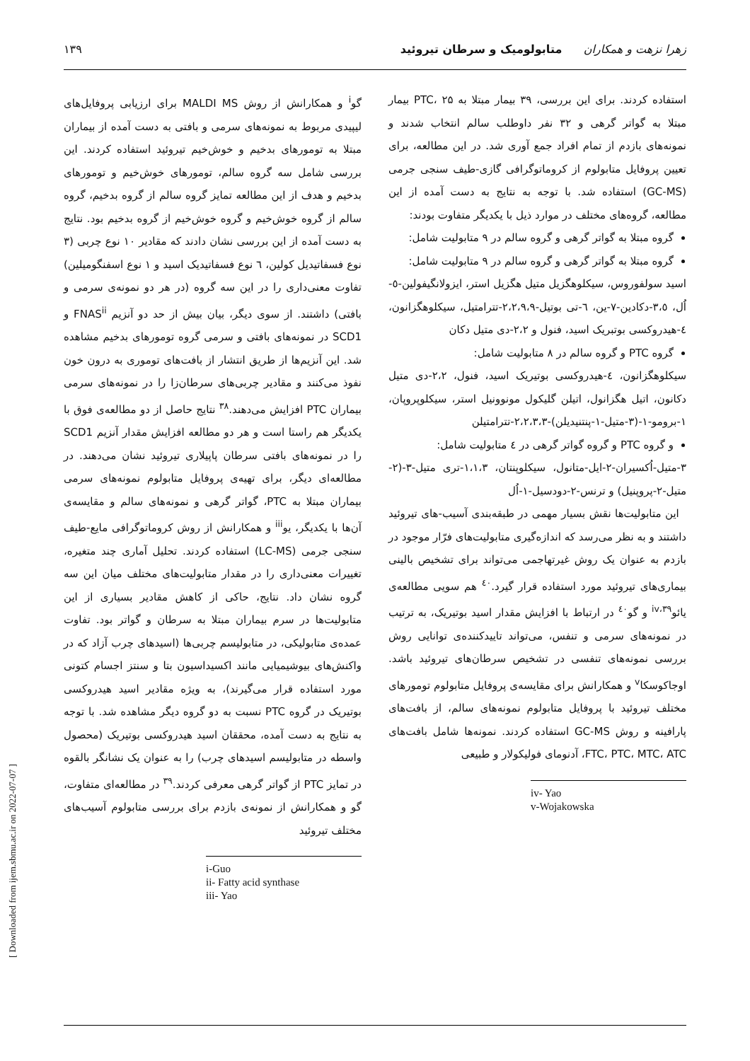زهرا نزهت و همکاران متابولومیک و سرطان تیروئید ۱۳۹
گو<sup>i</sup> و همکارانش از روش MALDI MS برای ارزیابی پروفایل‌های لیپیدی مربوط به نمونه‌های سرمی و بافتی به دست آمده از بیماران مبتلا به تومورهای بدخیم و خوش‌خیم تیروئید استفاده کردند. این بررسی شامل سه گروه سالم، تومورهای خوش‌خیم و تومورهای بدخیم و هدف از این مطالعه تمایز گروه سالم از گروه بدخیم، گروه سالم از گروه خوش‌خیم و گروه خوش‌خیم از گروه بدخیم بود. نتایج به دست آمده از این بررسی نشان دادند که مقادیر ۱۰ نوع چربی (۳ نوع فسفاتیدیل کولین، ٦ نوع فسفاتیدیک اسید و ۱ نوع اسفنگومیلین) تفاوت معنی‌داری را در این سه گروه (در هر دو نمونه‌ی سرمی و بافتی) داشتند. از سوی دیگر، بیان بیش از حد دو آنزیم FNAS<sup>ii</sup> و SCD1 در نمونه‌های بافتی و سرمی گروه تومورهای بدخیم مشاهده شد. این آنزیم‌ها از طریق انتشار از بافت‌های توموری به درون خون نفوذ می‌کنند و مقادیر چربی‌های سرطان‌زا را در نمونه‌های سرمی بیماران PTC افزایش می‌دهند.<sup>۳۸</sup> نتایج حاصل از دو مطالعه‌ی فوق با یکدیگر هم راستا است و هر دو مطالعه افزایش مقدار آنزیم SCD1 را در نمونه‌های بافتی سرطان پاپیلاری تیروئید نشان می‌دهند. در مطالعه‌ای دیگر، برای تهیه‌ی پروفایل متابولوم نمونه‌های سرمی بیماران مبتلا به PTC، گواتر گرهی و نمونه‌های سالم و مقایسه‌ی آن‌ها با یکدیگر، یو<sup>iii</sup> و همکارانش از روش کروماتوگرافی مایع-طیف سنجی جرمی (LC-MS) استفاده کردند. تحلیل آماری چند متغیره، تغییرات معنی‌داری را در مقدار متابولیت‌های مختلف میان این سه گروه نشان داد. نتایج، حاکی از کاهش مقادیر بسیاری از این متابولیت‌ها در سرم بیماران مبتلا به سرطان و گواتر بود. تفاوت عمده‌ی متابولیکی، در متابولیسم چربی‌ها (اسیدهای چرب آزاد که در واکنش‌های بیوشیمیایی مانند اکسیداسیون بتا و سنتز اجسام کتونی مورد استفاده قرار می‌گیرند)، به ویژه مقادیر اسید هیدروکسی بوتیریک در گروه PTC نسبت به دو گروه دیگر مشاهده شد. با توجه به نتایج به دست آمده، محققان اسید هیدروکسی بوتیریک (محصول واسطه در متابولیسم اسیدهای چرب) را به عنوان یک نشانگر بالقوه در تمایز PTC از گواتر گرهی معرفی کردند.<sup>۳۹</sup> در مطالعه‌ای متفاوت، گو و همکارانش از نمونه‌ی بازدم برای بررسی متابولوم آسیب‌های مختلف تیروئید
i-Guo
ii- Fatty acid synthase
iii- Yao
استفاده کردند. برای این بررسی، ۳۹ بیمار مبتلا به PTC، ۲۵ بیمار مبتلا به گواتر گرهی و ۳۲ نفر داوطلب سالم انتخاب شدند و نمونه‌های بازدم از تمام افراد جمع آوری شد. در این مطالعه، برای تعیین پروفایل متابولوم از کروماتوگرافی گازی-طیف سنجی جرمی (GC-MS) استفاده شد. با توجه به نتایج به دست آمده از این مطالعه، گروه‌های مختلف در موارد ذیل با یکدیگر متفاوت بودند:
گروه مبتلا به گواتر گرهی و گروه سالم در ۹ متابولیت شامل:
گروه مبتلا به گواتر گرهی و گروه سالم در ۹ متابولیت شامل:
اسید سولفوروس، سیکلوهگزیل متیل هگزیل استر، ایزولانگیفولین-٥-اُل، ۳،٥-دکادین-۷-ین، ٦-تی بوتیل-۲،۲،۹،۹-تترامتیل، سیکلوهگزانون، ٤-هیدروکسی بوتبریک اسید، فنول و ۲،۲-دی متیل دکان
گروه PTC و گروه سالم در ۸ متابولیت شامل:
سیکلوهگزانون، ٤-هیدروکسی بوتیریک اسید، فنول، ۲،۲-دی متیل دکانون، اتیل هگزانول، اتیلن گلیکول مونوونیل استر، سیکلوپروپان، ۱-برومو-۱-(۳-متیل-۱-پنتنیدیلن)-۲،۲،۳،۳-تترامتیلن
و گروه PTC و گروه گواتر گرهی در ٤ متابولیت شامل:
۳-متیل-اُکسیران-۲-ایل-متانول، سیکلوپنتان، ۱،۱،۳-تری متیل-۳-(۲-متیل-۲-پروپنیل) و ترنس-۲-دودسیل-۱-اُل
این متابولیت‌ها نقش بسیار مهمی در طبقه‌بندی آسیب-های تیروئید داشتند و به نظر می‌رسد که اندازه‌گیری متابولیت‌های فرّار موجود در بازدم به عنوان یک روش غیرتهاجمی می‌تواند برای تشخیص بالینی بیماری‌های تیروئید مورد استفاده قرار گیرد.<sup>٤٠</sup> هم سویی مطالعه‌ی یائو<sup>۳۹،iv</sup> و گو<sup>٤٠</sup> در ارتباط با افزایش مقدار اسید بوتیریک، به ترتیب در نمونه‌های سرمی و تنفس، می‌تواند تاییدکننده‌ی توانایی روش بررسی نمونه‌های تنفسی در تشخیص سرطان‌های تیروئید باشد. اوجاکوسکا<sup>v</sup> و همکارانش برای مقایسه‌ی پروفایل متابولوم تومورهای مختلف تیروئید با پروفایل متابولوم نمونه‌های سالم، از بافت‌های پارافینه و روش GC-MS استفاده کردند. نمونه‌ها شامل بافت‌های FTC، PTC، MTC، ATC، آدنومای فولیکولار و طبیعی
iv- Yao
v-Wojakowska
[ Downloaded from ijem.sbmu.ac.ir on 2022-07-07 ]